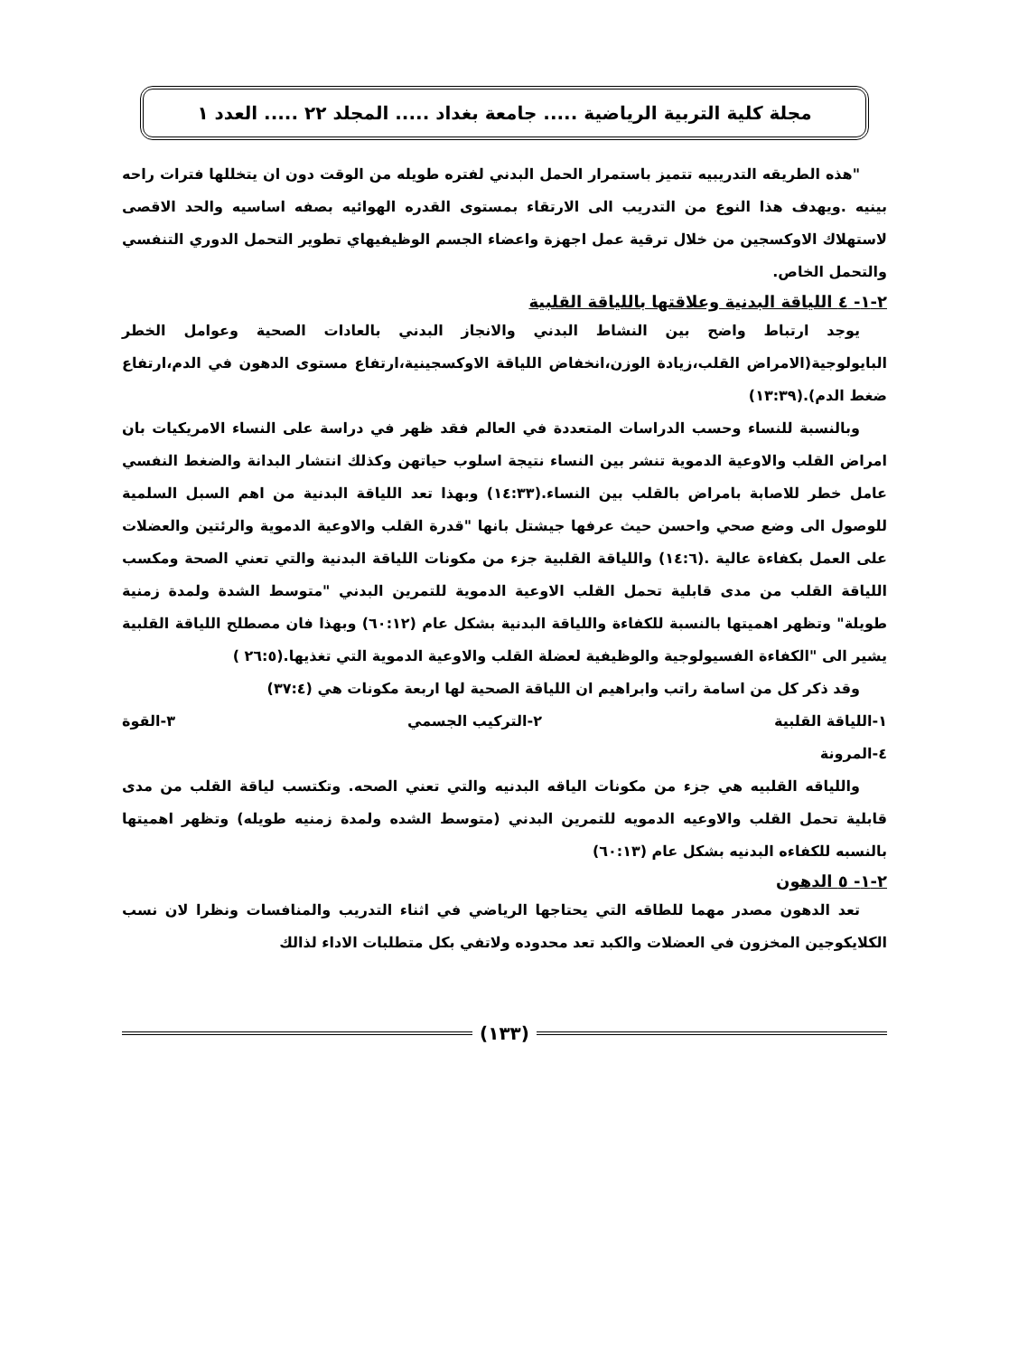مجلة كلية التربية الرياضية ..... جامعة بغداد ..... المجلد ٢٢ ..... العدد ١
"هذه الطريقه التدريبيه تتميز باستمرار الحمل البدني لفتره طويله من الوقت دون ان يتخللها فترات راحه بينيه .ويهدف هذا النوع من التدريب الى الارتقاء بمستوى القدره الهوائيه بصفه اساسيه والحد الاقصى لاستهلاك الاوكسجين من خلال ترقية عمل اجهزة واعضاء الجسم الوظيفيهاي تطوير التحمل الدوري التنفسي والتحمل الخاص.
٢-١- ٤ اللياقة البدنية وعلاقتها باللياقة القلبية
يوجد ارتباط واضح بين النشاط البدني والانجاز البدني بالعادات الصحية وعوامل الخطر البايولوجية(الامراض القلب،زيادة الوزن،انخفاض اللياقة الاوكسجينية،ارتفاع مستوى الدهون في الدم،ارتفاع ضغط الدم).(١٣:٣٩)
وبالنسبة للنساء وحسب الدراسات المتعددة في العالم فقد ظهر في دراسة على النساء الامريكيات بان امراض القلب والاوعية الدموية تنشر بين النساء نتيجة اسلوب حياتهن وكذلك انتشار البدانة والضغط النفسي عامل خطر للاصابة بامراض بالقلب بين النساء.(١٤:٣٣) وبهذا تعد اللياقة البدنية من اهم السبل السلمية للوصول الى وضع صحي واحسن حيث عرفها جيشتل بانها "قدرة القلب والاوعية الدموية والرئتين والعضلات على العمل بكفاءة عالية .(١٤:٦) واللياقة القلبية جزء من مكونات اللياقة البدنية والتي تعني الصحة ومكسب اللياقة القلب من مدى قابلية تحمل القلب الاوعية الدموية للتمرين البدني "متوسط الشدة ولمدة زمنية طويلة" وتظهر اهميتها بالنسبة للكفاءة واللياقة البدنية بشكل عام (٦٠:١٢) وبهذا فان مصطلح اللياقة القلبية يشير الى "الكفاءة الفسيولوجية والوظيفية لعضلة القلب والاوعية الدموية التي تغذيها.(٢٦:٥ )
وقد ذكر كل من اسامة راتب وابراهيم ان اللياقة الصحية لها اربعة مكونات هي (٣٧:٤)
١-اللياقة القلبية ٢-التركيب الجسمي ٣-القوة
٤-المرونة
واللياقه القلبيه هي جزء من مكونات الياقه البدنيه والتي تعني الصحه. وتكتسب لياقة القلب من مدى قابلية تحمل القلب والاوعيه الدمويه للتمرين البدني (متوسط الشده ولمدة زمنيه طويله) وتظهر اهميتها بالنسبه للكفاءه البدنيه بشكل عام (٦٠:١٣)
٢-١- ٥ الدهون
تعد الدهون مصدر مهما للطاقه التي يحتاجها الرياضي في اثناء التدريب والمنافسات ونظرا لان نسب الكلايكوجين المخزون في العضلات والكبد تعد محدوده ولاتفي بكل متطلبات الاداء لذالك
(١٣٣)